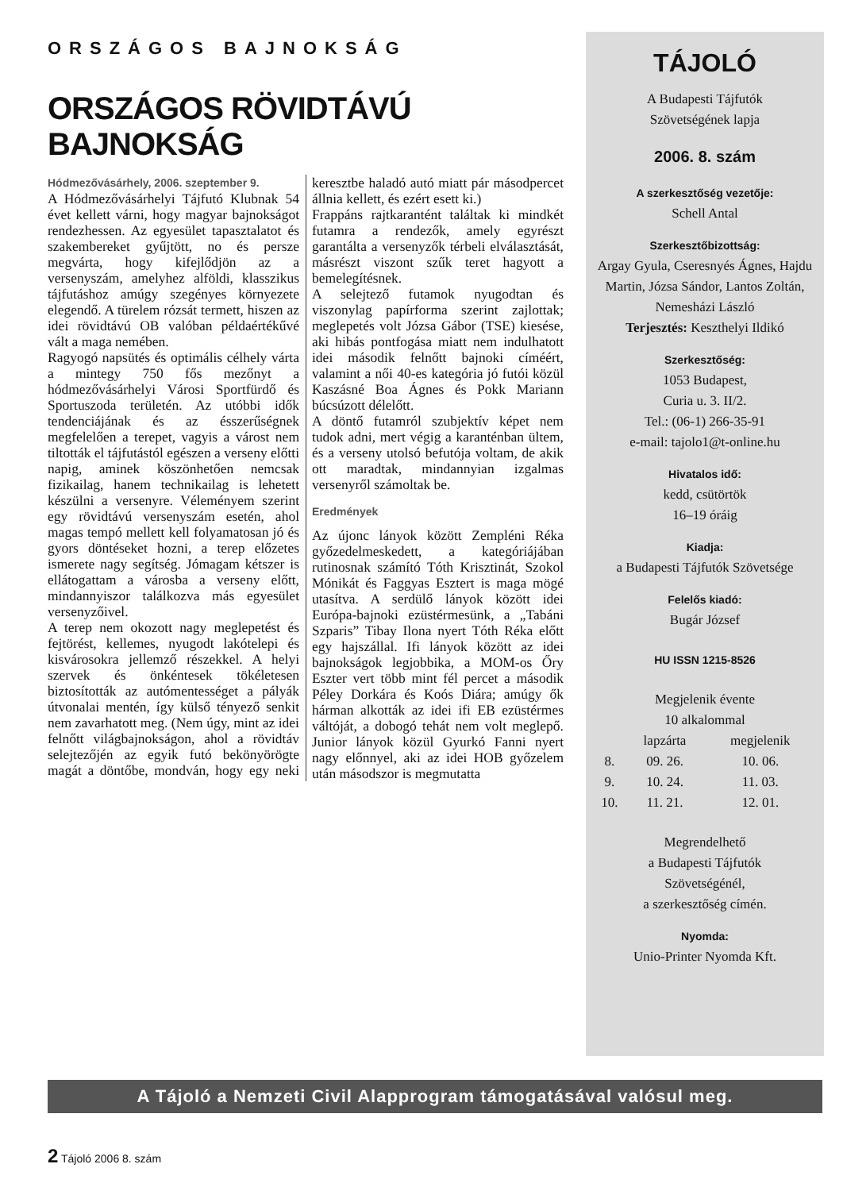ORSZÁGOS BAJNOKSÁG
ORSZÁGOS RÖVIDTÁVÚ BAJNOKSÁG
Hódmezővásárhely, 2006. szeptember 9.
A Hódmezővásárhelyi Tájfutó Klubnak 54 évet kellett várni, hogy magyar bajnokságot rendezhessen. Az egyesület tapasztalatot és szakembereket gyűjtött, no és persze megvárta, hogy kifejlődjön az a versenyszám, amelyhez alföldi, klasszikus tájfutáshoz amúgy szegényes környezete elegendő. A türelem rózsát termett, hiszen az idei rövidtávú OB valóban példaértékűvé vált a maga nemében.
Ragyogó napsütés és optimális célhely várta a mintegy 750 fős mezőnyt a hódmezővásárhelyi Városi Sportfürdő és Sportuszoda területén. Az utóbbi idők tendenciájának és az ésszerűségnek megfelelően a terepet, vagyis a várost nem tiltották el tájfutástól egészen a verseny előtti napig, aminek köszönhetően nemcsak fizikailag, hanem technikailag is lehetett készülni a versenyre. Véleményem szerint egy rövidtávú versenyszám esetén, ahol magas tempó mellett kell folyamatosan jó és gyors döntéseket hozni, a terep előzetes ismerete nagy segítség. Jómagam kétszer is ellátogattam a városba a verseny előtt, mindannyiszor találkozva más egyesület versenyzőivel.
A terep nem okozott nagy meglepetést és fejtörést, kellemes, nyugodt lakótelepi és kisvárosokra jellemző részekkel. A helyi szervek és önkéntesek tökéletesen biztosították az autómentességet a pályák útvonalai mentén, így külső tényező senkit nem zavarhatott meg. (Nem úgy, mint az idei felnőtt világbajnokságon, ahol a rövidtáv selejtezőjén az egyik futó bekönyörögte magát a döntőbe, mondván, hogy egy neki keresztbe haladó autó miatt pár másodpercet állnia kellett, és ezért esett ki.)
Frappáns rajtkarantént találtak ki mindkét futamra a rendezők, amely egyrészt garantálta a versenyzők térbeli elválasztását, másrészt viszont szűk teret hagyott a bemelegítésnek.
A selejtező futamok nyugodtan és viszonylag papírforma szerint zajlottak; meglepetés volt Józsa Gábor (TSE) kiesése, aki hibás pontfogása miatt nem indulhatott idei második felnőtt bajnoki címéért, valamint a női 40-es kategória jó futói közül Kaszásné Boa Ágnes és Pokk Mariann búcsúzott délelőtt.
A döntő futamról szubjektív képet nem tudok adni, mert végig a karanténban ültem, és a verseny utolsó befutója voltam, de akik ott maradtak, mindannyian izgalmas versenyről számoltak be.
Eredmények
Az újonc lányok között Zempléni Réka győzedelmeskedett, a kategóriájában rutinosnak számító Tóth Krisztinát, Szokol Mónikát és Faggyas Esztert is maga mögé utasítva. A serdülő lányok között idei Európa-bajnoki ezüstérmesünk, a „Tabáni Szparis” Tibay Ilona nyert Tóth Réka előtt egy hajszállal. Ifi lányok között az idei bajnokságok legjobbika, a MOM-os Őry Eszter vert több mint fél percet a második Péley Dorkára és Koós Diára; amúgy ők hárman alkották az idei ifi EB ezüstérmes váltóját, a dobogó tehát nem volt meglepő. Junior lányok közül Gyurkó Fanni nyert nagy előnnyel, aki az idei HOB győzelem után másodszor is megmutatta
TÁJOLÓ
A Budapesti Tájfutók
Szövetségének lapja
2006. 8. szám
A szerkesztőség vezetője:
Schell Antal
Szerkesztőbizottság:
Argay Gyula, Cseresnyés Ágnes, Hajdu Martin, Józsa Sándor, Lantos Zoltán, Nemesházi László
Terjesztés: Keszthelyi Ildikó
Szerkesztőség:
1053 Budapest,
Curia u. 3. II/2.
Tel.: (06-1) 266-35-91
e-mail: tajolo1@t-online.hu
Hivatalos idő:
kedd, csütörtök
16–19 óráig
Kiadja:
a Budapesti Tájfutók Szövetsége
Felelős kiadó:
Bugár József
HU ISSN 1215-8526
Megjelenik évente
10 alkalommal
| | lapzárta | megjelenik |
| --- | --- | --- |
| 8. | 09. 26. | 10. 06. |
| 9. | 10. 24. | 11. 03. |
| 10. | 11. 21. | 12. 01. |
Megrendelhető
a Budapesti Tájfutók
Szövetségénél,
a szerkesztőség címén.
Nyomda:
Unio-Printer Nyomda Kft.
A Tájoló a Nemzeti Civil Alapprogram támogatásával valósul meg.
2 Tájoló 2006 8. szám